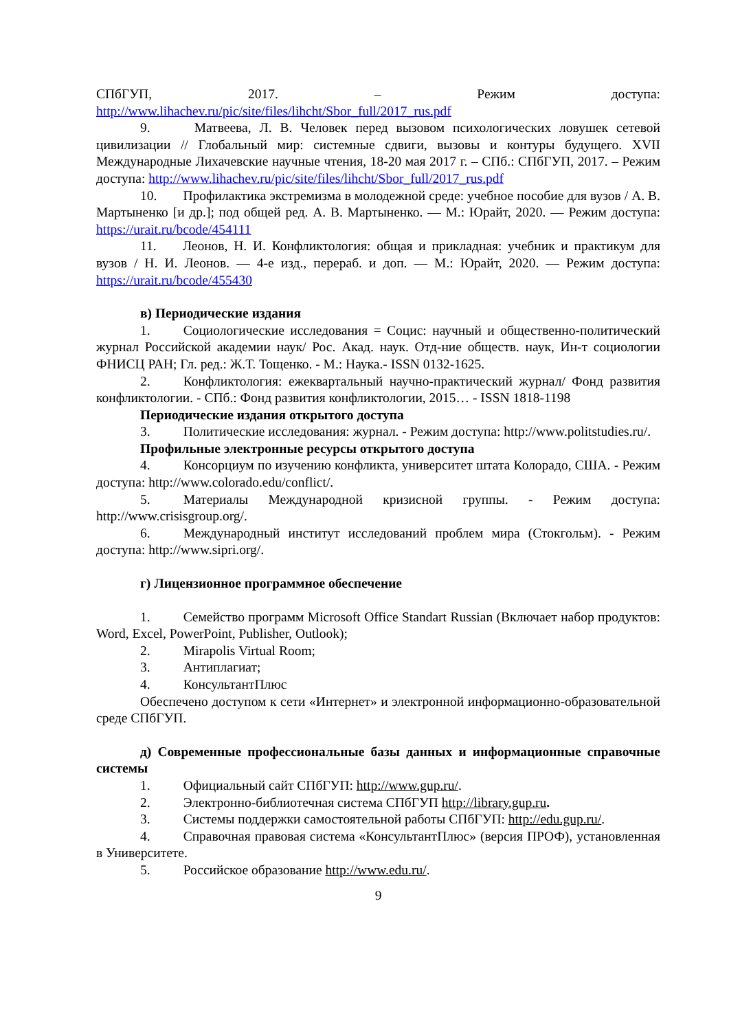СПбГУП, 2017. – Режим доступа:
http://www.lihachev.ru/pic/site/files/lihcht/Sbor_full/2017_rus.pdf
9. Матвеева, Л. В. Человек перед вызовом психологических ловушек сетевой цивилизации // Глобальный мир: системные сдвиги, вызовы и контуры будущего. XVII Международные Лихачевские научные чтения, 18-20 мая 2017 г. – СПб.: СПбГУП, 2017. – Режим доступа: http://www.lihachev.ru/pic/site/files/lihcht/Sbor_full/2017_rus.pdf
10. Профилактика экстремизма в молодежной среде: учебное пособие для вузов / А. В. Мартыненко [и др.]; под общей ред. А. В. Мартыненко. — М.: Юрайт, 2020. — Режим доступа: https://urait.ru/bcode/454111
11. Леонов, Н. И. Конфликтология: общая и прикладная: учебник и практикум для вузов / Н. И. Леонов. — 4-е изд., перераб. и доп. — М.: Юрайт, 2020. — Режим доступа: https://urait.ru/bcode/455430
в) Периодические издания
1. Социологические исследования = Социс: научный и общественно-политический журнал Российской академии наук/ Рос. Акад. наук. Отд-ние обществ. наук, Ин-т социологии ФНИСЦ РАН; Гл. ред.: Ж.Т. Тощенко. - М.: Наука.- ISSN 0132-1625.
2. Конфликтология: ежеквартальный научно-практический журнал/ Фонд развития конфликтологии. - СПб.: Фонд развития конфликтологии, 2015… - ISSN 1818-1198
Периодические издания открытого доступа
3. Политические исследования: журнал. - Режим доступа: http://www.politstudies.ru/.
Профильные электронные ресурсы открытого доступа
4. Консорциум по изучению конфликта, университет штата Колорадо, США. - Режим доступа: http://www.colorado.edu/conflict/.
5. Материалы Международной кризисной группы. - Режим доступа: http://www.crisisgroup.org/.
6. Международный институт исследований проблем мира (Стокгольм). - Режим доступа: http://www.sipri.org/.
г) Лицензионное программное обеспечение
1. Семейство программ Microsoft Office Standart Russian (Включает набор продуктов: Word, Excel, PowerPoint, Publisher, Outlook);
2. Mirapolis Virtual Room;
3. Антиплагиат;
4. КонсультантПлюс
Обеспечено доступом к сети «Интернет» и электронной информационно-образовательной среде СПбГУП.
д) Современные профессиональные базы данных и информационные справочные системы
1. Официальный сайт СПбГУП: http://www.gup.ru/.
2. Электронно-библиотечная система СПбГУП http://library.gup.ru.
3. Системы поддержки самостоятельной работы СПбГУП: http://edu.gup.ru/.
4. Справочная правовая система «КонсультантПлюс» (версия ПРОФ), установленная в Университете.
5. Российское образование http://www.edu.ru/.
9